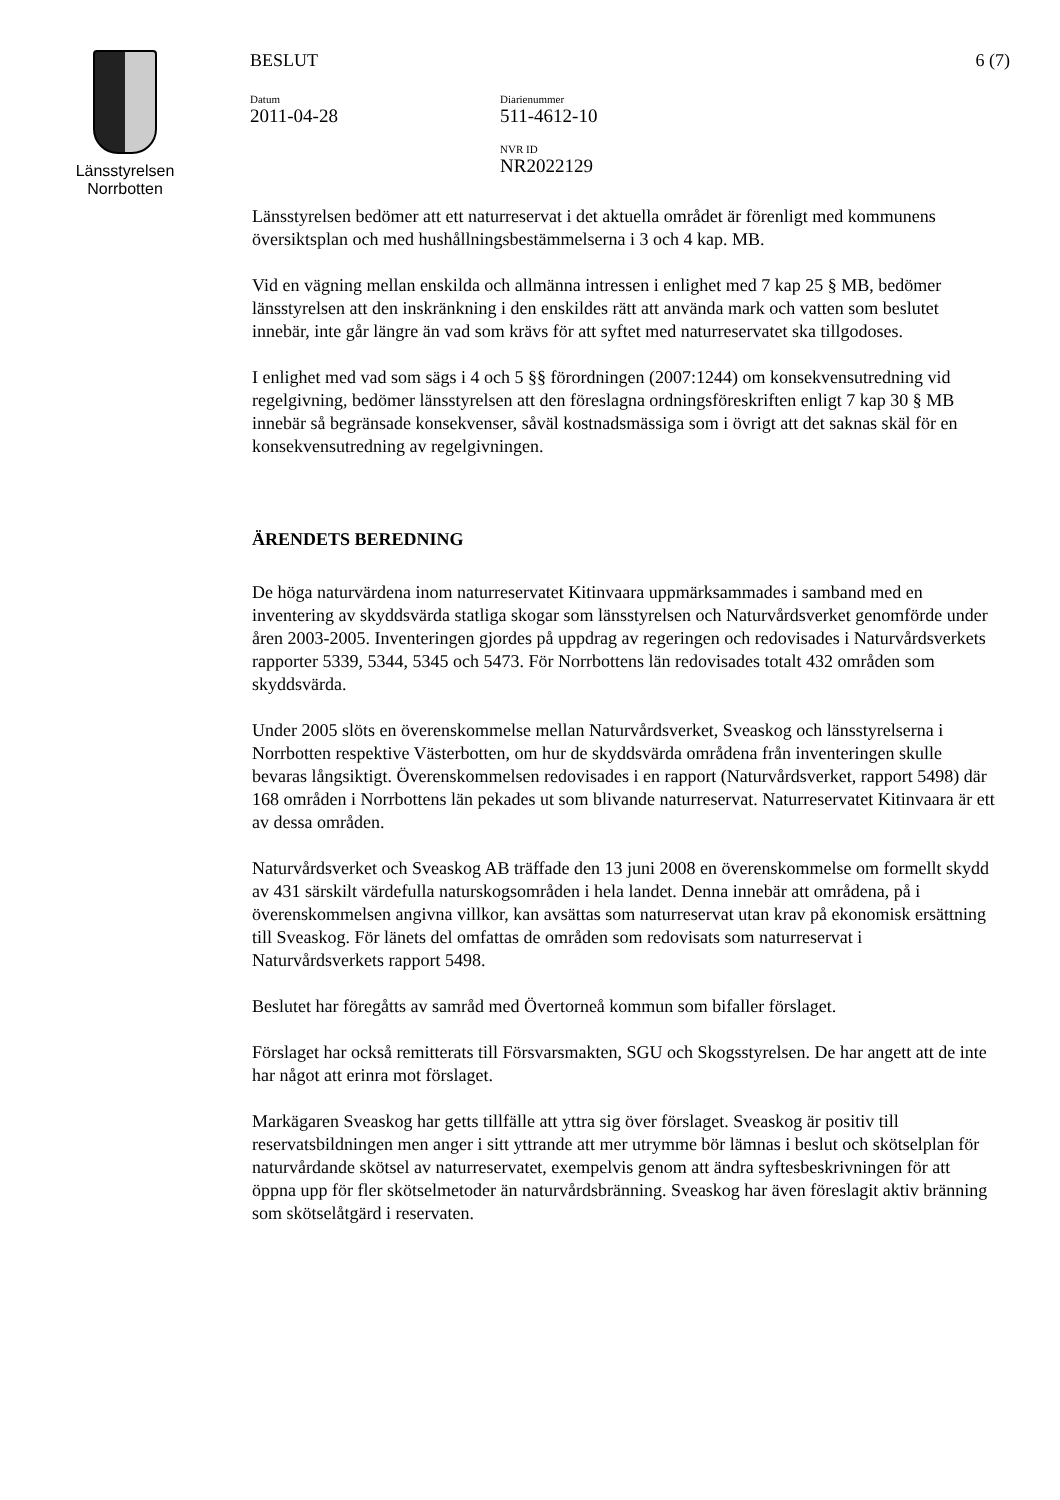Länsstyrelsen
Norrbotten
BESLUT
Datum
2011-04-28
Diarienummer
511-4612-10
NVR ID
NR2022129
6 (7)
Länsstyrelsen bedömer att ett naturreservat i det aktuella området är förenligt med kommunens översiktsplan och med hushållningsbestämmelserna i 3 och 4 kap. MB.
Vid en vägning mellan enskilda och allmänna intressen i enlighet med 7 kap 25 § MB, bedömer länsstyrelsen att den inskränkning i den enskildes rätt att använda mark och vatten som beslutet innebär, inte går längre än vad som krävs för att syftet med naturreservatet ska tillgodoses.
I enlighet med vad som sägs i 4 och 5 §§ förordningen (2007:1244) om konsekvensutredning vid regelgivning, bedömer länsstyrelsen att den föreslagna ordningsföreskriften enligt 7 kap 30 § MB innebär så begränsade konsekvenser, såväl kostnadsmässiga som i övrigt att det saknas skäl för en konsekvensutredning av regelgivningen.
ÄRENDETS BEREDNING
De höga naturvärdena inom naturreservatet Kitinvaara uppmärksammades i samband med en inventering av skyddsvärda statliga skogar som länsstyrelsen och Naturvårdsverket genomförde under åren 2003-2005. Inventeringen gjordes på uppdrag av regeringen och redovisades i Naturvårdsverkets rapporter 5339, 5344, 5345 och 5473. För Norrbottens län redovisades totalt 432 områden som skyddsvärda.
Under 2005 slöts en överenskommelse mellan Naturvårdsverket, Sveaskog och länsstyrelserna i Norrbotten respektive Västerbotten, om hur de skyddsvärda områdena från inventeringen skulle bevaras långsiktigt. Överenskommelsen redovisades i en rapport (Naturvårdsverket, rapport 5498) där 168 områden i Norrbottens län pekades ut som blivande naturreservat. Naturreservatet Kitinvaara är ett av dessa områden.
Naturvårdsverket och Sveaskog AB träffade den 13 juni 2008 en överenskommelse om formellt skydd av 431 särskilt värdefulla naturskogsområden i hela landet. Denna innebär att områdena, på i överenskommelsen angivna villkor, kan avsättas som naturreservat utan krav på ekonomisk ersättning till Sveaskog. För länets del omfattas de områden som redovisats som naturreservat i Naturvårdsverkets rapport 5498.
Beslutet har föregåtts av samråd med Övertorneå kommun som bifaller förslaget.
Förslaget har också remitterats till Försvarsmakten, SGU och Skogsstyrelsen. De har angett att de inte har något att erinra mot förslaget.
Markägaren Sveaskog har getts tillfälle att yttra sig över förslaget. Sveaskog är positiv till reservatsbildningen men anger i sitt yttrande att mer utrymme bör lämnas i beslut och skötselplan för naturvårdande skötsel av naturreservatet, exempelvis genom att ändra syftesbeskrivningen för att öppna upp för fler skötselmetoder än naturvårdsbränning. Sveaskog har även föreslagit aktiv bränning som skötselåtgärd i reservaten.